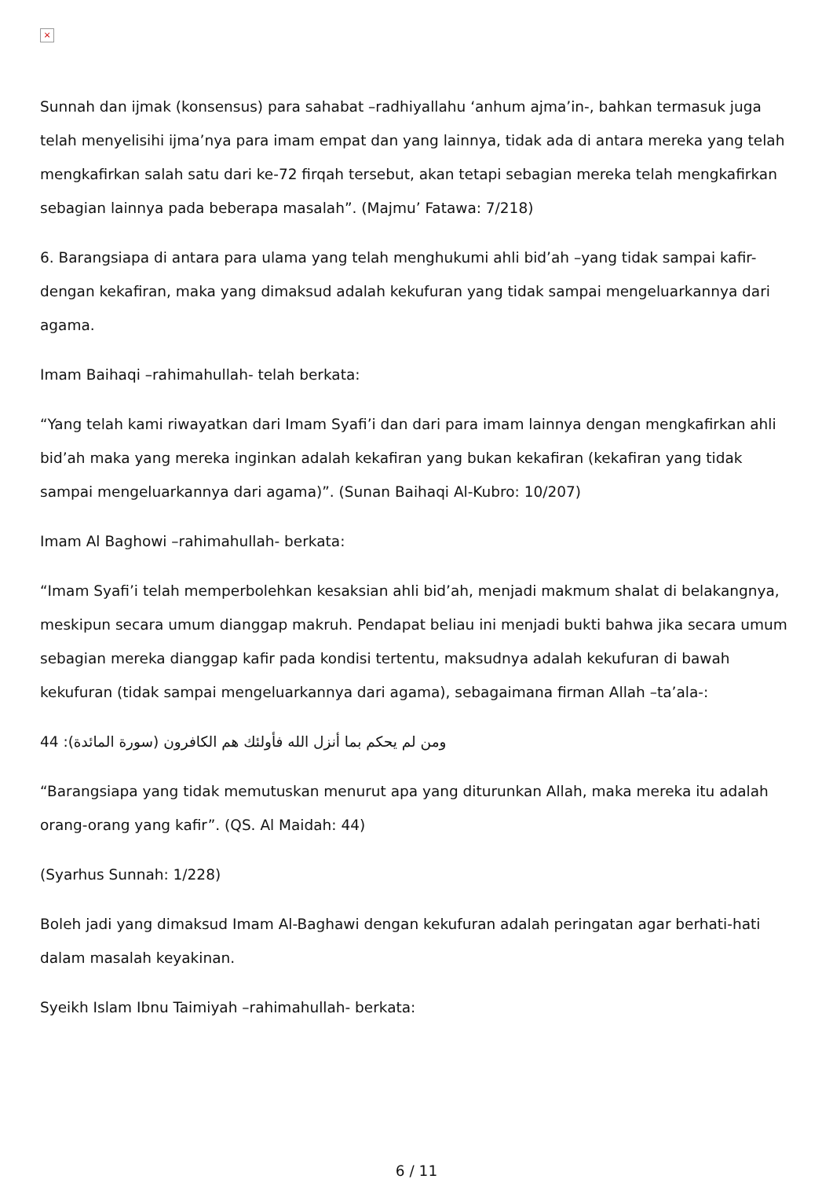×
Sunnah dan ijmak (konsensus) para sahabat –radhiyallahu ‘anhum ajma’in-, bahkan termasuk juga telah menyelisihi ijma’nya para imam empat dan yang lainnya, tidak ada di antara mereka yang telah mengkafirkan salah satu dari ke-72 firqah tersebut, akan tetapi sebagian mereka telah mengkafirkan sebagian lainnya pada beberapa masalah”. (Majmu’ Fatawa: 7/218)
6. Barangsiapa di antara para ulama yang telah menghukumi ahli bid’ah –yang tidak sampai kafir- dengan kekafiran, maka yang dimaksud adalah kekufuran yang tidak sampai mengeluarkannya dari agama.
Imam Baihaqi –rahimahullah- telah berkata:
“Yang telah kami riwayatkan dari Imam Syafi’i dan dari para imam lainnya dengan mengkafirkan ahli bid’ah maka yang mereka inginkan adalah kekafiran yang bukan kekafiran (kekafiran yang tidak sampai mengeluarkannya dari agama)”. (Sunan Baihaqi Al-Kubro: 10/207)
Imam Al Baghowi –rahimahullah- berkata:
“Imam Syafi’i telah memperbolehkan kesaksian ahli bid’ah, menjadi makmum shalat di belakangnya, meskipun secara umum dianggap makruh. Pendapat beliau ini menjadi bukti bahwa jika secara umum sebagian mereka dianggap kafir pada kondisi tertentu, maksudnya adalah kekufuran di bawah kekufuran (tidak sampai mengeluarkannya dari agama), sebagaimana firman Allah –ta’ala-:
44 :ومن لم يحكم بما أنزل الله فأولئك هم الكافرون (سورة المائدة)
“Barangsiapa yang tidak memutuskan menurut apa yang diturunkan Allah, maka mereka itu adalah orang-orang yang kafir”. (QS. Al Maidah: 44)
(Syarhus Sunnah: 1/228)
Boleh jadi yang dimaksud Imam Al-Baghawi dengan kekufuran adalah peringatan agar berhati-hati dalam masalah keyakinan.
Syeikh Islam Ibnu Taimiyah –rahimahullah- berkata:
6 / 11